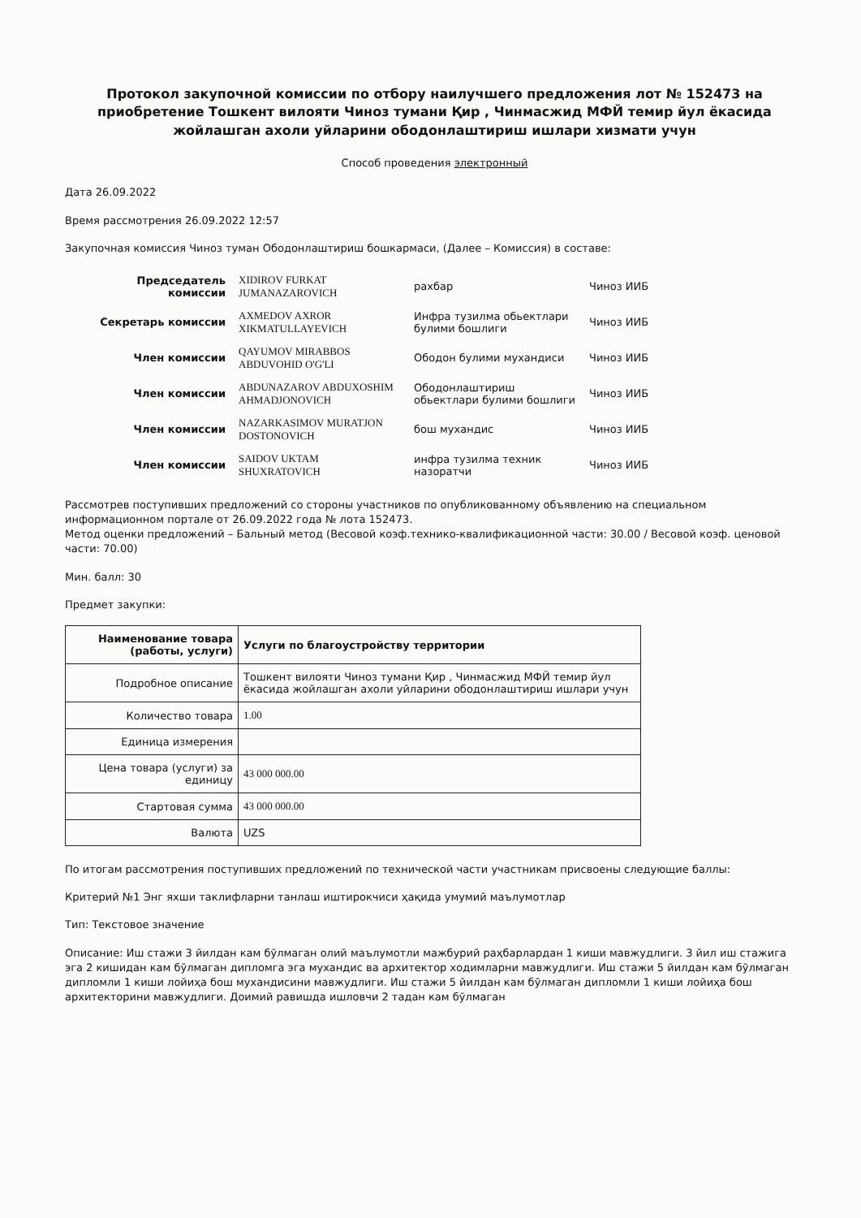Протокол закупочной комиссии по отбору наилучшего предложения лот № 152473 на приобретение Тошкент вилояти Чиноз тумани Қир , Чинмасжид МФЙ темир йул ёкасида жойлашган ахоли уйларини ободонлаштириш ишлари хизмати учун
Способ проведения электронный
Дата 26.09.2022
Время рассмотрения 26.09.2022 12:57
Закупочная комиссия Чиноз туман Ободонлаштириш бошкармаси, (Далее – Комиссия) в составе:
| Председатель комиссии | XIDIROV FURKAT JUMANAZAROVICH | рахбар | Чиноз ИИБ |
| Секретарь комиссии | AXMEDOV AXROR XIKMATULLAYEVICH | Инфра тузилма обьектлари булими бошлиги | Чиноз ИИБ |
| Член комиссии | QAYUMOV MIRABBOS ABDUVOHID O'G'LI | Ободон булими мухандиси | Чиноз ИИБ |
| Член комиссии | ABDUNAZAROV ABDUXOSHIM AHMADJONOVICH | Ободонлаштириш обьектлари булими бошлиги | Чиноз ИИБ |
| Член комиссии | NAZARKASIMOV MURATJON DOSTONOVICH | бош мухандис | Чиноз ИИБ |
| Член комиссии | SAIDOV UKTAM SHUXRATOVICH | инфра тузилма техник назоратчи | Чиноз ИИБ |
Рассмотрев поступивших предложений со стороны участников по опубликованному объявлению на специальном информационном портале от 26.09.2022 года № лота 152473.
Метод оценки предложений – Бальный метод (Весовой коэф.технико-квалификационной части: 30.00 / Весовой коэф. ценовой части: 70.00)
Мин. балл: 30
Предмет закупки:
| Наименование товара (работы, услуги) | Услуги по благоустройству территории |
| --- | --- |
| Подробное описание | Тошкент вилояти Чиноз тумани Қир , Чинмасжид МФЙ темир йул ёкасида жойлашган ахоли уйларини ободонлаштириш ишлари учун |
| Количество товара | 1.00 |
| Единица измерения | |
| Цена товара (услуги) за единицу | 43 000 000.00 |
| Стартовая сумма | 43 000 000.00 |
| Валюта | UZS |
По итогам рассмотрения поступивших предложений по технической части участникам присвоены следующие баллы:
Критерий №1 Энг яхши таклифларни танлаш иштирокчиси ҳақида умумий маълумотлар
Тип: Текстовое значение
Описание: Иш стажи 3 йилдан кам бўлмаган олий маълумотли мажбурий раҳбарлардан 1 киши мавжудлиги. 3 йил иш стажига эга 2 кишидан кам бўлмаган дипломга эга мухандис ва архитектор ходимларни мавжудлиги. Иш стажи 5 йилдан кам бўлмаган дипломли 1 киши лойиҳа бош мухандисини мавжудлиги. Иш стажи 5 йилдан кам бўлмаган дипломли 1 киши лойиҳа бош архитекторини мавжудлиги. Доимий равишда ишловчи 2 тадан кам бўлмаган